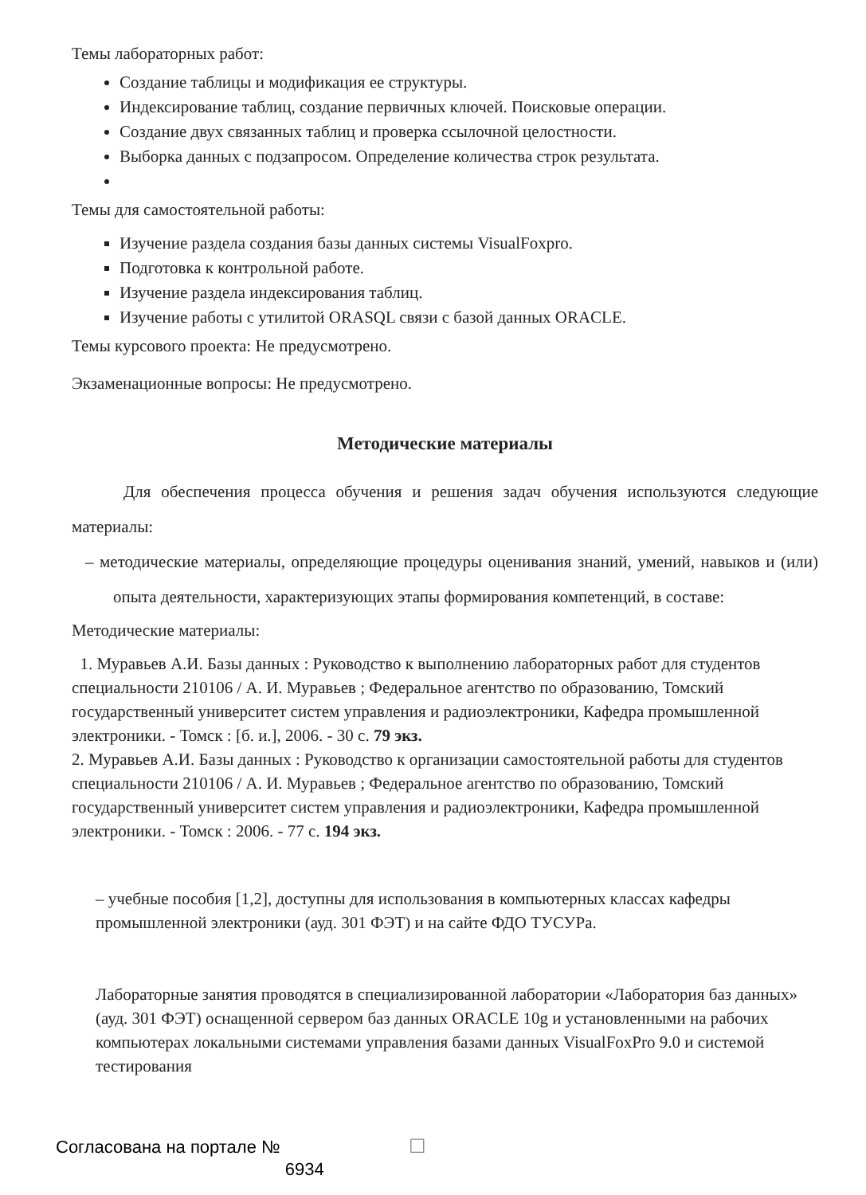Темы лабораторных работ:
Создание таблицы и модификация ее структуры.
Индексирование таблиц, создание первичных ключей. Поисковые операции.
Создание двух связанных таблиц и проверка ссылочной целостности.
Выборка данных с подзапросом. Определение количества строк результата.
Темы для самостоятельной работы:
Изучение раздела создания базы данных системы VisualFoxpro.
Подготовка к контрольной работе.
Изучение раздела индексирования таблиц.
Изучение работы с утилитой ORASQL связи с базой данных ORACLE.
Темы курсового проекта: Не предусмотрено.
Экзаменационные вопросы: Не предусмотрено.
Методические материалы
Для обеспечения процесса обучения и решения задач обучения используются следующие материалы:
– методические материалы, определяющие процедуры оценивания знаний, умений, навыков и (или) опыта деятельности, характеризующих этапы формирования компетенций, в составе:
Методические материалы:
1. Муравьев А.И. Базы данных : Руководство к выполнению лабораторных работ для студентов специальности 210106 / А. И. Муравьев ; Федеральное агентство по образованию, Томский государственный университет систем управления и радиоэлектроники, Кафедра промышленной электроники. - Томск : [б. и.], 2006. - 30 с. 79 экз.
2. Муравьев А.И. Базы данных : Руководство к организации самостоятельной работы для студентов специальности 210106 / А. И. Муравьев ; Федеральное агентство по образованию, Томский государственный университет систем управления и радиоэлектроники, Кафедра промышленной электроники. - Томск : 2006. - 77 с. 194 экз.
– учебные пособия [1,2], доступны для использования в компьютерных классах кафедры промышленной электроники (ауд. 301 ФЭТ) и на сайте ФДО ТУСУРа.
Лабораторные занятия проводятся в специализированной лаборатории «Лаборатория баз данных» (ауд. 301 ФЭТ) оснащенной сервером баз данных ORACLE 10g и установленными на рабочих компьютерах локальными системами управления базами данных VisualFoxPro 9.0 и системой тестирования
Согласована на портале № 6934 ☐